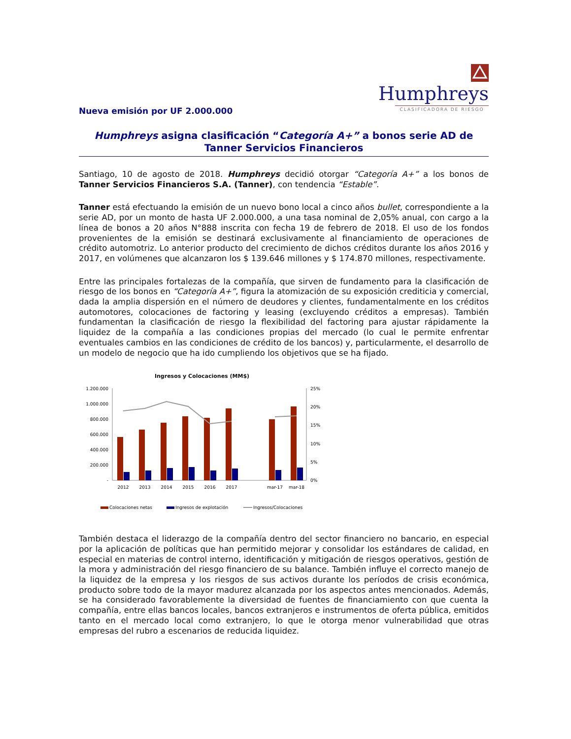Humphreys
CLASIFICADORA DE RIESGO
Nueva emisión por UF 2.000.000
Humphreys asigna clasificación “Categoría A+” a bonos serie AD de Tanner Servicios Financieros
Santiago, 10 de agosto de 2018. Humphreys decidió otorgar “Categoría A+” a los bonos de Tanner Servicios Financieros S.A. (Tanner), con tendencia “Estable”.
Tanner está efectuando la emisión de un nuevo bono local a cinco años bullet, correspondiente a la serie AD, por un monto de hasta UF 2.000.000, a una tasa nominal de 2,05% anual, con cargo a la línea de bonos a 20 años N°888 inscrita con fecha 19 de febrero de 2018. El uso de los fondos provenientes de la emisión se destinará exclusivamente al financiamiento de operaciones de crédito automotriz. Lo anterior producto del crecimiento de dichos créditos durante los años 2016 y 2017, en volúmenes que alcanzaron los $ 139.646 millones y $ 174.870 millones, respectivamente.
Entre las principales fortalezas de la compañía, que sirven de fundamento para la clasificación de riesgo de los bonos en “Categoría A+”, figura la atomización de su exposición crediticia y comercial, dada la amplia dispersión en el número de deudores y clientes, fundamentalmente en los créditos automotores, colocaciones de factoring y leasing (excluyendo créditos a empresas). También fundamentan la clasificación de riesgo la flexibilidad del factoring para ajustar rápidamente la liquidez de la compañía a las condiciones propias del mercado (lo cual le permite enfrentar eventuales cambios en las condiciones de crédito de los bancos) y, particularmente, el desarrollo de un modelo de negocio que ha ido cumpliendo los objetivos que se ha fijado.
Ingresos y Colocaciones (MM$)
1.200.000
1.000.000
800.000
600.000
400.000
200.000
-
25%
20%
15%
10%
5%
0%
2012
2013
2014
2015
2016
2017
mar-17
mar-18
Colocaciones netas
Ingresos de explotación
Ingresos/Colocaciones
También destaca el liderazgo de la compañía dentro del sector financiero no bancario, en especial por la aplicación de políticas que han permitido mejorar y consolidar los estándares de calidad, en especial en materias de control interno, identificación y mitigación de riesgos operativos, gestión de la mora y administración del riesgo financiero de su balance. También influye el correcto manejo de la liquidez de la empresa y los riesgos de sus activos durante los períodos de crisis económica, producto sobre todo de la mayor madurez alcanzada por los aspectos antes mencionados. Además, se ha considerado favorablemente la diversidad de fuentes de financiamiento con que cuenta la compañía, entre ellas bancos locales, bancos extranjeros e instrumentos de oferta pública, emitidos tanto en el mercado local como extranjero, lo que le otorga menor vulnerabilidad que otras empresas del rubro a escenarios de reducida liquidez.